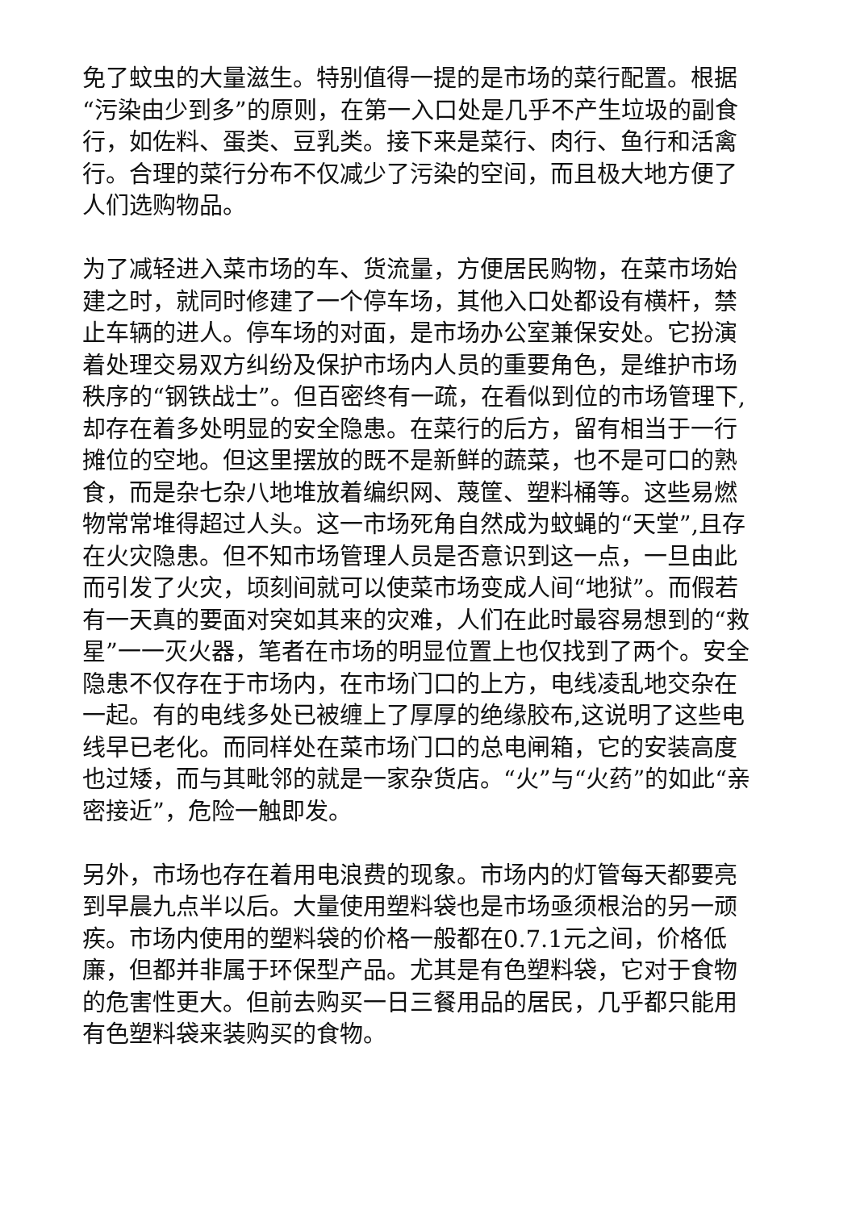免了蚊虫的大量滋生。特别值得一提的是市场的菜行配置。根据“污染由少到多”的原则，在第一入口处是几乎不产生垃圾的副食行，如佐料、蛋类、豆乳类。接下来是菜行、肉行、鱼行和活禽行。合理的菜行分布不仅减少了污染的空间，而且极大地方便了人们选购物品。
为了减轻进入菜市场的车、货流量，方便居民购物，在菜市场始建之时，就同时修建了一个停车场，其他入口处都设有横杆，禁止车辆的进人。停车场的对面，是市场办公室兼保安处。它扮演着处理交易双方纠纷及保护市场内人员的重要角色，是维护市场秩序的“钢铁战士”。但百密终有一疏，在看似到位的市场管理下,却存在着多处明显的安全隐患。在菜行的后方，留有相当于一行摊位的空地。但这里摆放的既不是新鲜的蔬菜，也不是可口的熟食，而是杂七杂八地堆放着编织网、蔑筐、塑料桶等。这些易燃物常常堆得超过人头。这一市场死角自然成为蚊蝇的“天堂”,且存在火灾隐患。但不知市场管理人员是否意识到这一点，一旦由此而引发了火灾，顷刻间就可以使菜市场变成人间“地狱”。而假若有一天真的要面对突如其来的灾难，人们在此时最容易想到的“救星”一一灭火器，笔者在市场的明显位置上也仅找到了两个。安全隐患不仅存在于市场内，在市场门口的上方，电线凌乱地交杂在一起。有的电线多处已被缠上了厚厚的绝缘胶布,这说明了这些电线早已老化。而同样处在菜市场门口的总电闸箱，它的安装高度也过矮，而与其毗邻的就是一家杂货店。“火”与“火药”的如此“亲密接近”，危险一触即发。
另外，市场也存在着用电浪费的现象。市场内的灯管每天都要亮到早晨九点半以后。大量使用塑料袋也是市场亟须根治的另一顽疾。市场内使用的塑料袋的价格一般都在0.7.1元之间，价格低廉，但都并非属于环保型产品。尤其是有色塑料袋，它对于食物的危害性更大。但前去购买一日三餐用品的居民，几乎都只能用有色塑料袋来装购买的食物。